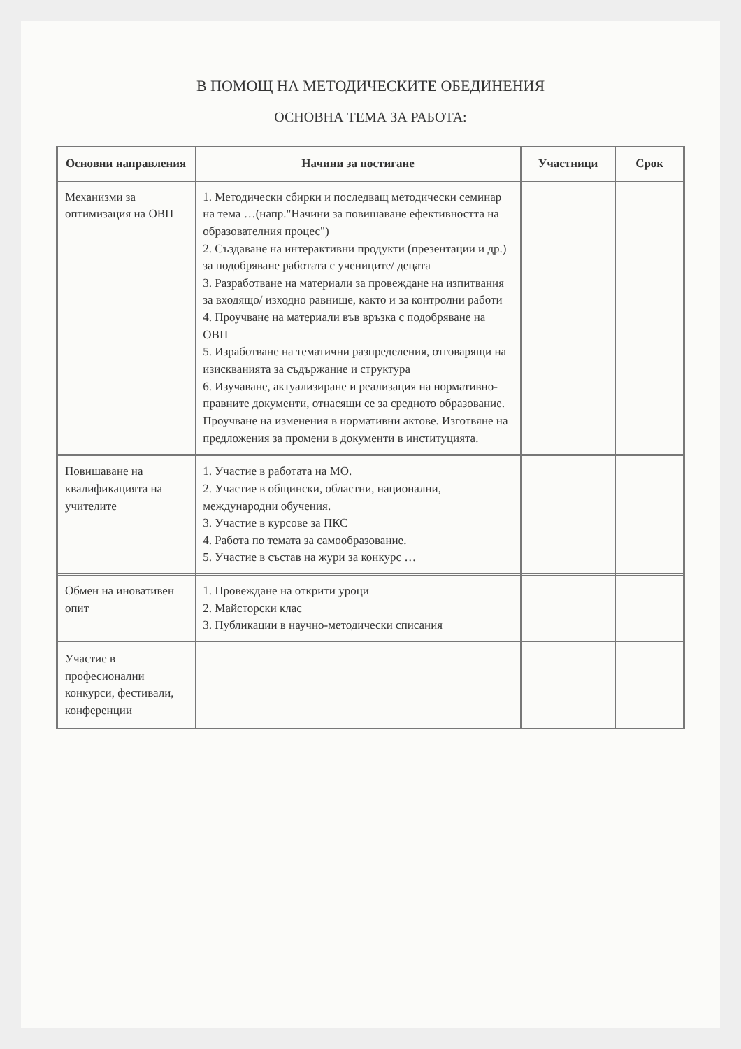В ПОМОЩ НА МЕТОДИЧЕСКИТЕ ОБЕДИНЕНИЯ
ОСНОВНА ТЕМА ЗА РАБОТА:
| Основни направления | Начини за постигане | Участници | Срок |
| --- | --- | --- | --- |
| Механизми за оптимизация на ОВП | 1. Методически сбирки и последващ методически семинар на тема …(напр."Начини за повишаване ефективността на образователния процес") 2. Създаване на интерактивни продукти (презентации и др.) за подобряване работата с учениците/ децата 3. Разработване на материали за провеждане на изпитвания за входящо/ изходно равнище, както и за контролни работи 4. Проучване на материали във връзка с подобряване на ОВП 5. Изработване на тематични разпределения, отговарящи на изискванията за съдържание и структура 6. Изучаване, актуализиране и реализация на нормативно-правните документи, отнасящи се за средното образование. Проучване на изменения в нормативни актове. Изготвяне на предложения за промени в документи в институцията. | | |
| Повишаване на квалификацията на учителите | 1. Участие в работата на МО. 2. Участие в общински, областни, национални, международни обучения. 3. Участие в курсове за ПКС 4. Работа по темата за самообразование. 5. Участие в състав на жури за конкурс … | | |
| Обмен на иновативен опит | 1. Провеждане на открити уроци 2. Майсторски клас 3. Публикации в научно-методически списания | | |
| Участие в професионални конкурси, фестивали, конференции | | | |